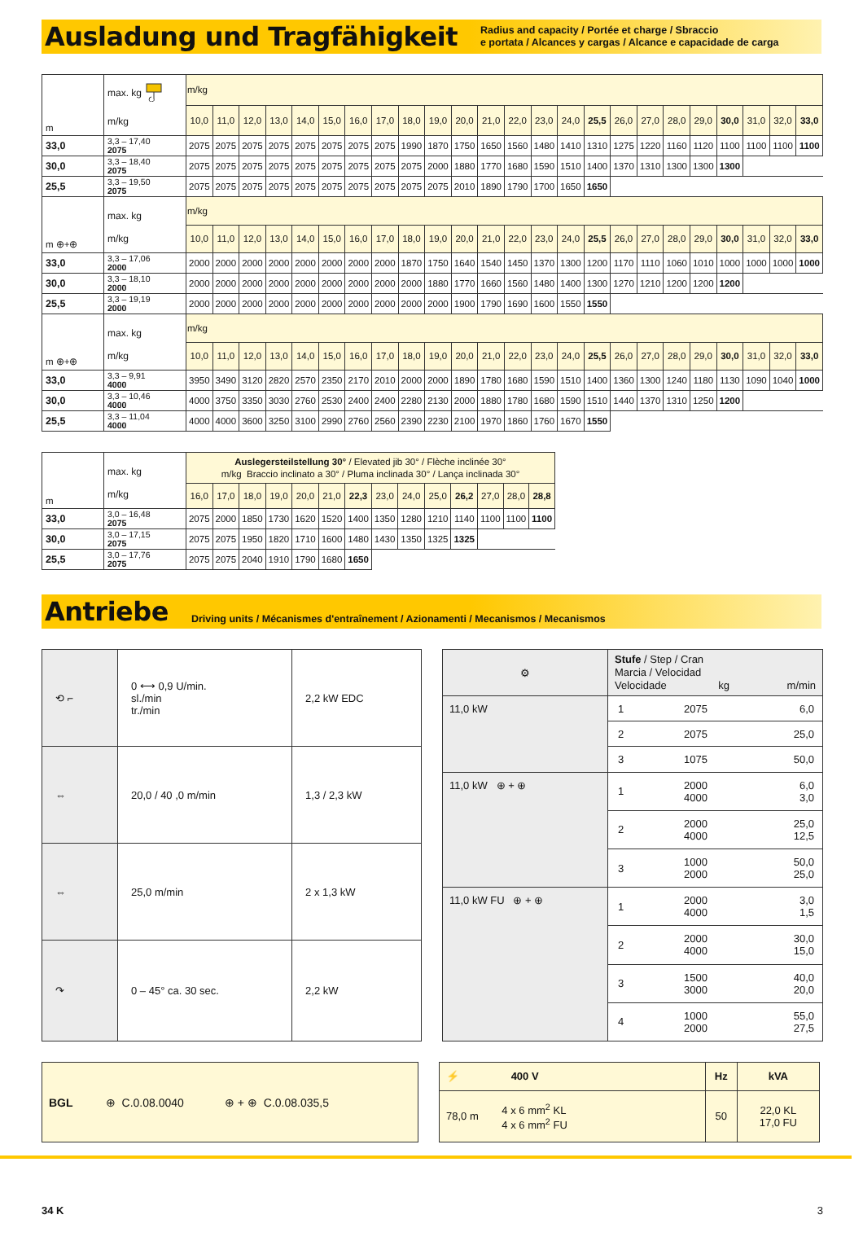Ausladung und Tragfähigkeit
Radius and capacity / Portée et charge / Sbraccio
e portata / Alcances y cargas / Alcance e capacidade de carga
| m | max. kg m/kg | m/kg | | | | | | | | | | | | | | | | | | | | | | | |
| | | 10,0 | 11,0 | 12,0 | 13,0 | 14,0 | 15,0 | 16,0 | 17,0 | 18,0 | 19,0 | 20,0 | 21,0 | 22,0 | 23,0 | 24,0 | 25,5 | 26,0 | 27,0 | 28,0 | 29,0 | 30,0 | 31,0 | 32,0 | 33,0 |
| 33,0 | 3,3 – 17,40 2075 | 2075 | 2075 | 2075 | 2075 | 2075 | 2075 | 2075 | 2075 | 1990 | 1870 | 1750 | 1650 | 1560 | 1480 | 1410 | 1310 | 1275 | 1220 | 1160 | 1120 | 1100 | 1100 | 1100 | 1100 |
| 30,0 | 3,3 – 18,40 2075 | 2075 | 2075 | 2075 | 2075 | 2075 | 2075 | 2075 | 2075 | 2075 | 2000 | 1880 | 1770 | 1680 | 1590 | 1510 | 1400 | 1370 | 1310 | 1300 | 1300 | 1300 | | | |
| 25,5 | 3,3 – 19,50 2075 | 2075 | 2075 | 2075 | 2075 | 2075 | 2075 | 2075 | 2075 | 2075 | 2075 | 2010 | 1890 | 1790 | 1700 | 1650 | 1650 | | | | | | | | |
| m ⊕+⊕ | max. kg m/kg | m/kg | | | | | | | | | | | | | | | | | | | | | | | |
| | | 10,0 | 11,0 | 12,0 | 13,0 | 14,0 | 15,0 | 16,0 | 17,0 | 18,0 | 19,0 | 20,0 | 21,0 | 22,0 | 23,0 | 24,0 | 25,5 | 26,0 | 27,0 | 28,0 | 29,0 | 30,0 | 31,0 | 32,0 | 33,0 |
| 33,0 | 3,3 – 17,06 2000 | 2000 | 2000 | 2000 | 2000 | 2000 | 2000 | 2000 | 2000 | 1870 | 1750 | 1640 | 1540 | 1450 | 1370 | 1300 | 1200 | 1170 | 1110 | 1060 | 1010 | 1000 | 1000 | 1000 | 1000 |
| 30,0 | 3,3 – 18,10 2000 | 2000 | 2000 | 2000 | 2000 | 2000 | 2000 | 2000 | 2000 | 2000 | 1880 | 1770 | 1660 | 1560 | 1480 | 1400 | 1300 | 1270 | 1210 | 1200 | 1200 | 1200 | | | |
| 25,5 | 3,3 – 19,19 2000 | 2000 | 2000 | 2000 | 2000 | 2000 | 2000 | 2000 | 2000 | 2000 | 2000 | 1900 | 1790 | 1690 | 1600 | 1550 | 1550 | | | | | | | | |
| m ⊕+⊕ | max. kg m/kg | m/kg | | | | | | | | | | | | | | | | | | | | | | | |
| | | 10,0 | 11,0 | 12,0 | 13,0 | 14,0 | 15,0 | 16,0 | 17,0 | 18,0 | 19,0 | 20,0 | 21,0 | 22,0 | 23,0 | 24,0 | 25,5 | 26,0 | 27,0 | 28,0 | 29,0 | 30,0 | 31,0 | 32,0 | 33,0 |
| 33,0 | 3,3 – 9,91 4000 | 3950 | 3490 | 3120 | 2820 | 2570 | 2350 | 2170 | 2010 | 2000 | 2000 | 1890 | 1780 | 1680 | 1590 | 1510 | 1400 | 1360 | 1300 | 1240 | 1180 | 1130 | 1090 | 1040 | 1000 |
| 30,0 | 3,3 – 10,46 4000 | 4000 | 3750 | 3350 | 3030 | 2760 | 2530 | 2400 | 2400 | 2280 | 2130 | 2000 | 1880 | 1780 | 1680 | 1590 | 1510 | 1440 | 1370 | 1310 | 1250 | 1200 | | | |
| 25,5 | 3,3 – 11,04 4000 | 4000 | 4000 | 3600 | 3250 | 3100 | 2990 | 2760 | 2560 | 2390 | 2230 | 2100 | 1970 | 1860 | 1760 | 1670 | 1550 | | | | | | | | |
| m | max. kg m/kg | Auslegersteilstellung 30° / Elevated jib 30° / Flèche inclinée 30° m/kg Braccio inclinato a 30° / Pluma inclinada 30° / Lança inclinada 30° | | | | | | | | | | | | | |
| | | 16,0 | 17,0 | 18,0 | 19,0 | 20,0 | 21,0 | 22,3 | 23,0 | 24,0 | 25,0 | 26,2 | 27,0 | 28,0 | 28,8 |
| 33,0 | 3,0 – 16,48 2075 | 2075 | 2000 | 1850 | 1730 | 1620 | 1520 | 1400 | 1350 | 1280 | 1210 | 1140 | 1100 | 1100 | 1100 |
| 30,0 | 3,0 – 17,15 2075 | 2075 | 2075 | 1950 | 1820 | 1710 | 1600 | 1480 | 1430 | 1350 | 1325 | 1325 | | | |
| 25,5 | 3,0 – 17,76 2075 | 2075 | 2075 | 2040 | 1910 | 1790 | 1680 | 1650 | | | | | | | |
Antriebe
Driving units / Mécanismes d'entraînement / Azionamenti / Mecanismos / Mecanismos
| ⟲ ⌐ | 0 ⟷ 0,9 U/min. sl./min tr./min | 2,2 kW EDC |
| ⇔ | 20,0 / 40 ,0 m/min | 1,3 / 2,3 kW |
| ⇔ | 25,0 m/min | 2 x 1,3 kW |
| ↷ | 0 – 45° ca. 30 sec. | 2,2 kW |
| ⚙ | Stufe / Step / Cran Marcia / Velocidad Velocidade kg m/min | | |
| 11,0 kW | 1 | 2075 | 6,0 |
| | 2 | 2075 | 25,0 |
| | 3 | 1075 | 50,0 |
| 11,0 kW ⊕ + ⊕ | 1 | 2000 4000 | 6,0 3,0 |
| | 2 | 2000 4000 | 25,0 12,5 |
| | 3 | 1000 2000 | 50,0 25,0 |
| 11,0 kW FU ⊕ + ⊕ | 1 | 2000 4000 | 3,0 1,5 |
| | 2 | 2000 4000 | 30,0 15,0 |
| | 3 | 1500 3000 | 40,0 20,0 |
| | 4 | 1000 2000 | 55,0 27,5 |
BGL ⊕ C.0.08.0040 ⊕ + ⊕ C.0.08.035,5
| ⚡ 400 V | Hz | kVA |
| 78,0 m 4 x 6 mm<sup>2</sup> KL 4 x 6 mm<sup>2</sup> FU | 50 | 22,0 KL 17,0 FU |
34 K 3